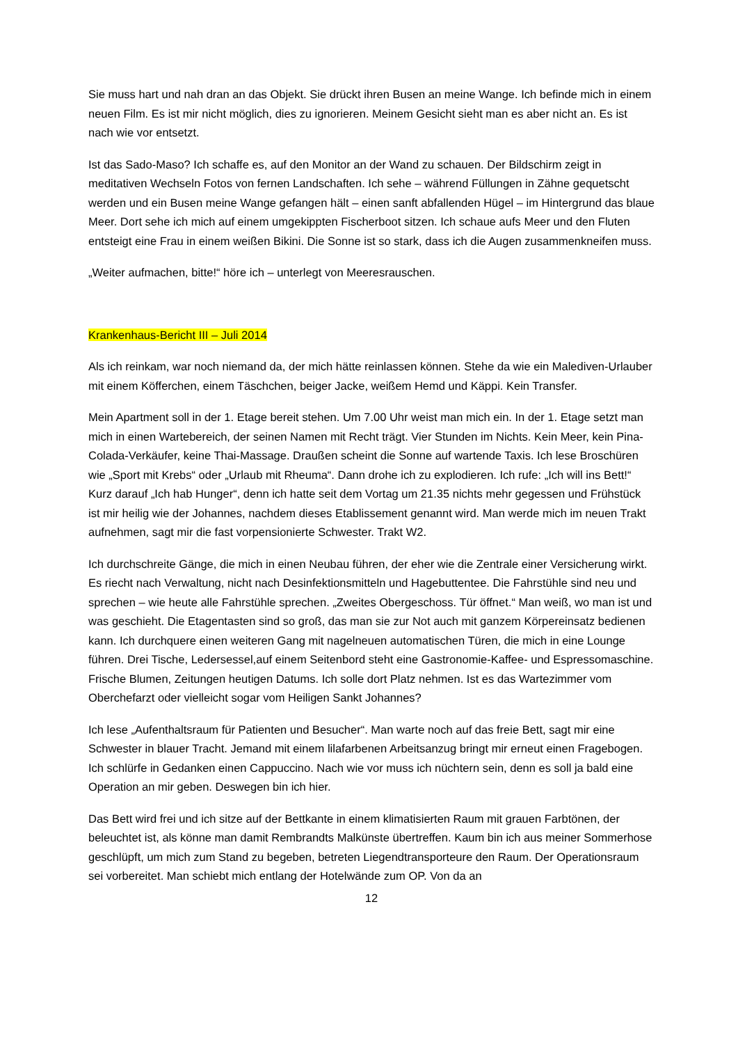Sie muss hart und nah dran an das Objekt. Sie drückt ihren Busen an meine Wange. Ich befinde mich in einem neuen Film. Es ist mir nicht möglich, dies zu ignorieren. Meinem Gesicht sieht man es aber nicht an. Es ist nach wie vor entsetzt.
Ist das Sado-Maso? Ich schaffe es, auf den Monitor an der Wand zu schauen. Der Bildschirm zeigt in meditativen Wechseln Fotos von fernen Landschaften. Ich sehe – während Füllungen in Zähne gequetscht werden und ein Busen meine Wange gefangen hält – einen sanft abfallenden Hügel – im Hintergrund das blaue Meer. Dort sehe ich mich auf einem umgekippten Fischerboot sitzen. Ich schaue aufs Meer und den Fluten entsteigt eine Frau in einem weißen Bikini. Die Sonne ist so stark, dass ich die Augen zusammenkneifen muss.
„Weiter aufmachen, bitte!“ höre ich – unterlegt von Meeresrauschen.
Krankenhaus-Bericht III – Juli 2014
Als ich reinkam, war noch niemand da, der mich hätte reinlassen können. Stehe da wie ein Malediven-Urlauber mit einem Köfferchen, einem Täschchen, beiger Jacke, weißem Hemd und Käppi. Kein Transfer.
Mein Apartment soll in der 1. Etage bereit stehen. Um 7.00 Uhr weist man mich ein. In der 1. Etage setzt man mich in einen Wartebereich, der seinen Namen mit Recht trägt. Vier Stunden im Nichts. Kein Meer, kein Pina-Colada-Verkäufer, keine Thai-Massage. Draußen scheint die Sonne auf wartende Taxis. Ich lese Broschüren wie „Sport mit Krebs“ oder „Urlaub mit Rheuma“. Dann drohe ich zu explodieren. Ich rufe: „Ich will ins Bett!“ Kurz darauf „Ich hab Hunger“, denn ich hatte seit dem Vortag um 21.35 nichts mehr gegessen und Frühstück ist mir heilig wie der Johannes, nachdem dieses Etablissement genannt wird. Man werde mich im neuen Trakt aufnehmen, sagt mir die fast vorpensionierte Schwester. Trakt W2.
Ich durchschreite Gänge, die mich in einen Neubau führen, der eher wie die Zentrale einer Versicherung wirkt. Es riecht nach Verwaltung, nicht nach Desinfektionsmitteln und Hagebuttentee. Die Fahrstühle sind neu und sprechen – wie heute alle Fahrstühle sprechen. „Zweites Obergeschoss. Tür öffnet.“ Man weiß, wo man ist und was geschieht. Die Etagentasten sind so groß, das man sie zur Not auch mit ganzem Körpereinsatz bedienen kann. Ich durchquere einen weiteren Gang mit nagelneuen automatischen Türen, die mich in eine Lounge führen. Drei Tische, Ledersessel,auf einem Seitenbord steht eine Gastronomie-Kaffee- und Espressomaschine. Frische Blumen, Zeitungen heutigen Datums. Ich solle dort Platz nehmen. Ist es das Wartezimmer vom Oberchefarzt oder vielleicht sogar vom Heiligen Sankt Johannes?
Ich lese „Aufenthaltsraum für Patienten und Besucher“. Man warte noch auf das freie Bett, sagt mir eine Schwester in blauer Tracht. Jemand mit einem lilafarbenen Arbeitsanzug bringt mir erneut einen Fragebogen. Ich schlürfe in Gedanken einen Cappuccino. Nach wie vor muss ich nüchtern sein, denn es soll ja bald eine Operation an mir geben. Deswegen bin ich hier.
Das Bett wird frei und ich sitze auf der Bettkante in einem klimatisierten Raum mit grauen Farbtönen, der beleuchtet ist, als könne man damit Rembrandts Malkünste übertreffen. Kaum bin ich aus meiner Sommerhose geschlüpft, um mich zum Stand zu begeben, betreten Liegendtransporteure den Raum. Der Operationsraum sei vorbereitet. Man schiebt mich entlang der Hotelwände zum OP. Von da an
12